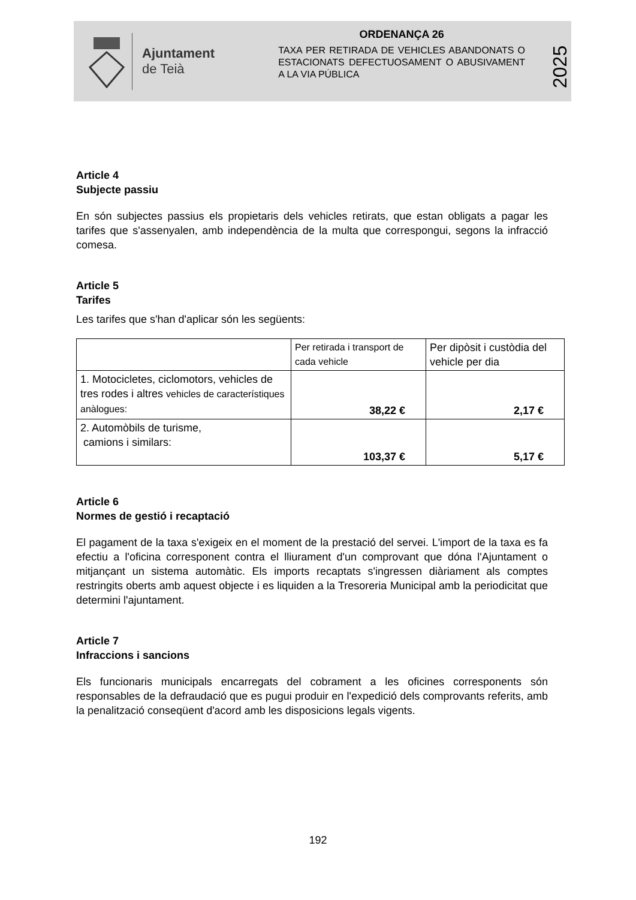Ajuntament
de Teià
ORDENANÇA 26
TAXA PER RETIRADA DE VEHICLES ABANDONATS O ESTACIONATS DEFECTUOSAMENT O ABUSIVAMENT A LA VIA PÚBLICA
2025
Article 4
Subjecte passiu
En són subjectes passius els propietaris dels vehicles retirats, que estan obligats a pagar les tarifes que s'assenyalen, amb independència de la multa que correspongui, segons la infracció comesa.
Article 5
Tarifes
Les tarifes que s'han d'aplicar són les següents:
| | Per retirada i transport de cada vehicle | Per dipòsit i custòdia del vehicle per dia |
| 1. Motocicletes, ciclomotors, vehicles de tres rodes i altres vehicles de característiques anàlogues: | 38,22 € | 2,17 € |
| 2. Automòbils de turisme, camions i similars: | 103,37 € | 5,17 € |
Article 6
Normes de gestió i recaptació
El pagament de la taxa s'exigeix en el moment de la prestació del servei. L'import de la taxa es fa efectiu a l'oficina corresponent contra el lliurament d'un comprovant que dóna l'Ajuntament o mitjançant un sistema automàtic. Els imports recaptats s'ingressen diàriament als comptes restringits oberts amb aquest objecte i es liquiden a la Tresoreria Municipal amb la periodicitat que determini l'ajuntament.
Article 7
Infraccions i sancions
Els funcionaris municipals encarregats del cobrament a les oficines corresponents són responsables de la defraudació que es pugui produir en l'expedició dels comprovants referits, amb la penalització conseqüent d'acord amb les disposicions legals vigents.
192